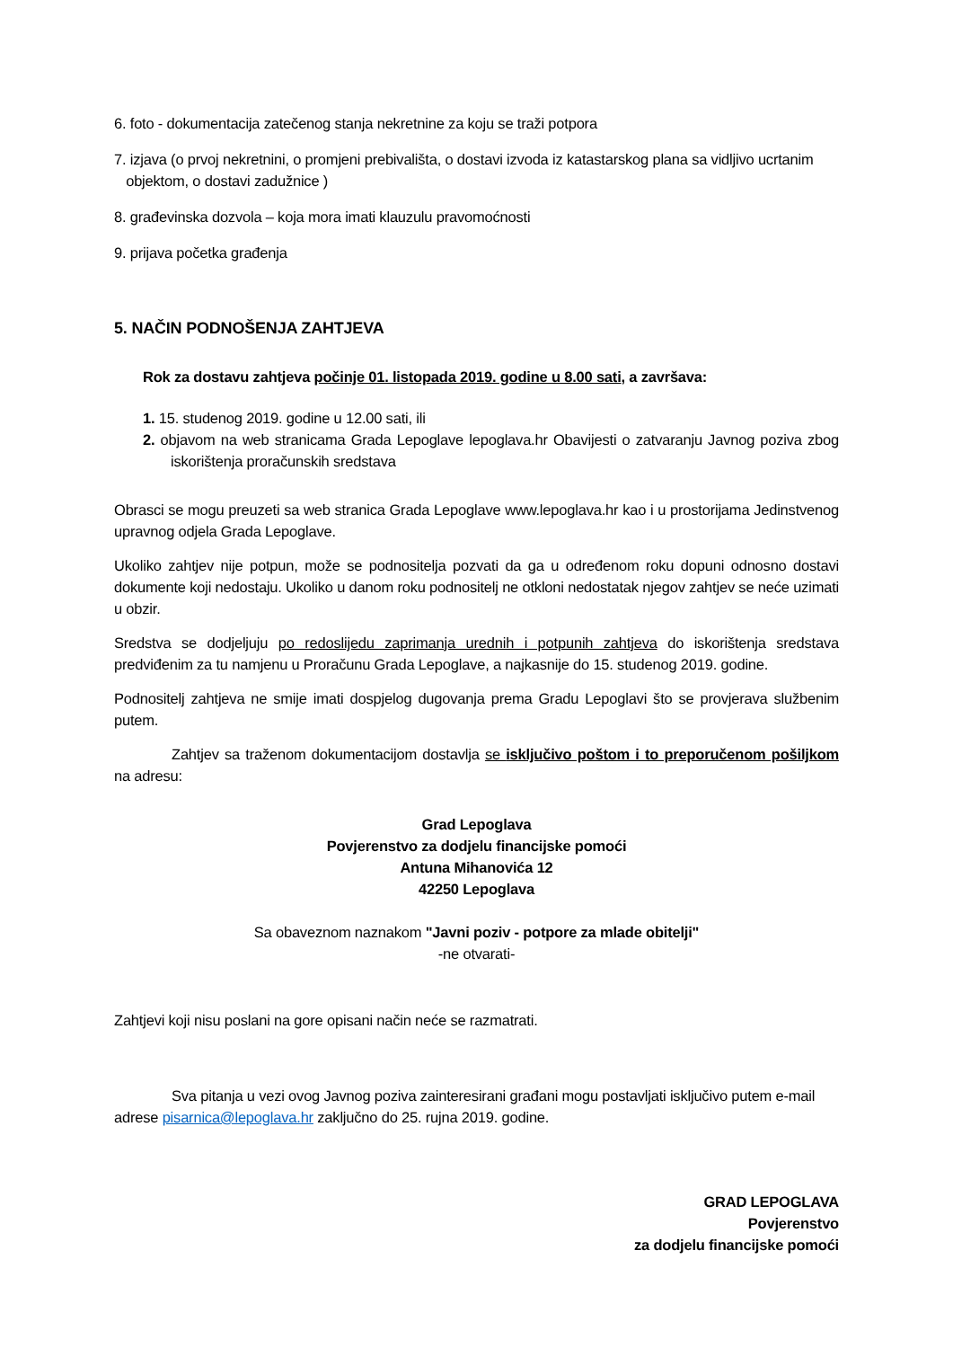6. foto - dokumentacija zatečenog stanja nekretnine za koju se traži potpora
7. izjava (o prvoj nekretnini, o promjeni prebivališta, o dostavi izvoda iz katastarskog plana sa vidljivo ucrtanim
objektom, o dostavi zadužnice )
8. građevinska dozvola – koja mora imati klauzulu pravomoćnosti
9. prijava početka građenja
5. NAČIN PODNOŠENJA ZAHTJEVA
Rok za dostavu zahtjeva počinje 01. listopada 2019. godine u 8.00 sati, a završava:
1. 15. studenog 2019. godine u 12.00 sati, ili
2. objavom na web stranicama Grada Lepoglave lepoglava.hr Obavijesti o zatvaranju Javnog poziva zbog iskorištenja proračunskih sredstava
Obrasci se mogu preuzeti sa web stranica Grada Lepoglave www.lepoglava.hr kao i u prostorijama Jedinstvenog upravnog odjela Grada Lepoglave.
Ukoliko zahtjev nije potpun, može se podnositelja pozvati da ga u određenom roku dopuni odnosno dostavi dokumente koji nedostaju. Ukoliko u danom roku podnositelj ne otkloni nedostatak njegov zahtjev se neće uzimati u obzir.
Sredstva se dodjeljuju po redoslijedu zaprimanja urednih i potpunih zahtjeva do iskorištenja sredstava predviđenim za tu namjenu u Proračunu Grada Lepoglave, a najkasnije do 15. studenog 2019. godine.
Podnositelj zahtjeva ne smije imati dospjelog dugovanja prema Gradu Lepoglavi što se provjerava službenim putem.
Zahtjev sa traženom dokumentacijom dostavlja se isključivo poštom i to preporučenom pošiljkom na adresu:
Grad Lepoglava
Povjerenstvo za dodjelu financijske pomoći
Antuna Mihanovića 12
42250 Lepoglava
Sa obaveznom naznakom "Javni poziv - potpore za mlade obitelji"
-ne otvarati-
Zahtjevi koji nisu poslani na gore opisani način neće se razmatrati.
Sva pitanja u vezi ovog Javnog poziva zainteresirani građani mogu postavljati isključivo putem e-mail adrese pisarnica@lepoglava.hr zaključno do 25. rujna 2019. godine.
GRAD LEPOGLAVA
Povjerenstvo
za dodjelu financijske pomoći